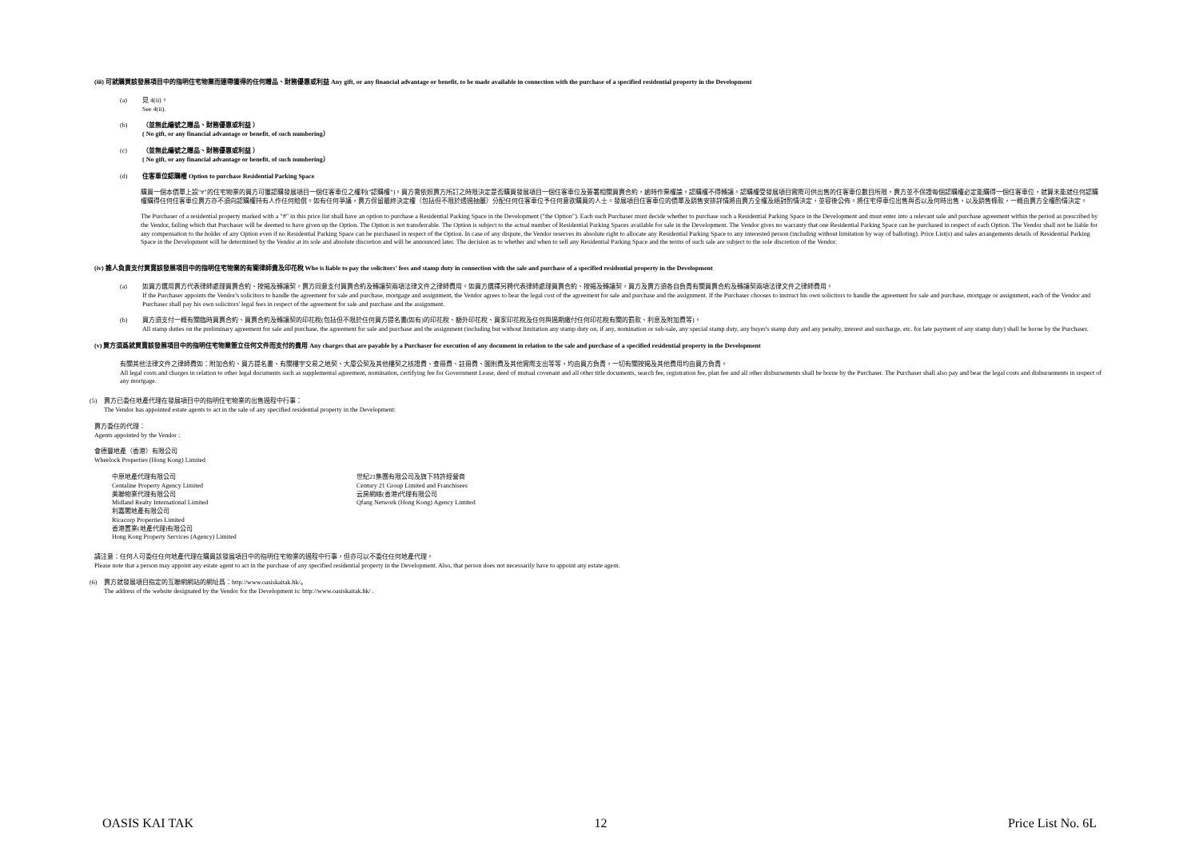(iii) 可就購買該發展項目中的指明住宅物業而連帶獲得的任何贈品、財務優惠或利益 Any gift, or any financial advantage or benefit, to be made available in connection with the purchase of a specified residential property in the Development
(a) 見 4(ii)。
See 4(ii).
(b) （並無此編號之贈品、財務優惠或利益 ）
( No gift, or any financial advantage or benefit, of such numbering）
(c) （並無此編號之贈品、財務優惠或利益 ）
( No gift, or any financial advantage or benefit, of such numbering）
(d) 住客車位認購權 Option to purchase Residential Parking Space
購買一個本價單上設"#"的住宅物業的買方可獲認購發展項目一個住客車位之權利("認購權")。買方需依照賣方所訂之時限決定是否購買發展項目一個住客車位及簽署相關買賣合約，逾時作棄權論。認購權不得轉讓。認購權受發展項目實際可供出售的住客車位數目所限，賣方並不保證每個認購權必定能購得一個住客車位，就算未能就任何認購權購得任何住客車位賣方亦不須向認購權持有人作任何賠償。如有任何爭議，賣方保留最終決定權（包括但不限於透過抽籤）分配任何住客車位予任何意欲購買的人士。發展項目住客車位的價單及銷售安排詳情將由賣方全權及絕對酌情決定，並容後公佈。將住宅停車位出售與否以及何時出售，以及銷售條款，一概由賣方全權酌情決定。
The Purchaser of a residential property marked with a "#" in this price list shall have an option to purchase a Residential Parking Space in the Development ("the Option"). Each such Purchaser must decide whether to purchase such a Residential Parking Space in the Development and must enter into a relevant sale and purchase agreement within the period as prescribed by the Vendor, failing which that Purchaser will be deemed to have given up the Option. The Option is not transferrable. The Option is subject to the actual number of Residential Parking Spaces available for sale in the Development. The Vendor gives no warranty that one Residential Parking Space can be purchased in respect of each Option. The Vendor shall not be liable for any compensation to the holder of any Option even if no Residential Parking Space can be purchased in respect of the Option. In case of any dispute, the Vendor reserves its absolute right to allocate any Residential Parking Space to any interested person (including without limitation by way of balloting). Price List(s) and sales arrangements details of Residential Parking Space in the Development will be determined by the Vendor at its sole and absolute discretion and will be announced later. The decision as to whether and when to sell any Residential Parking Space and the terms of such sale are subject to the sole discretion of the Vendor.
(iv) 誰人負責支付買賣該發展項目中的指明住宅物業的有關律師費及印花稅 Who is liable to pay the solicitors' fees and stamp duty in connection with the sale and purchase of a specified residential property in the Development
(a) 如買方選用賣方代表律師處理買賣合約、按揭及轉讓契，賣方同意支付買賣合約及轉讓契兩項法律文件之律師費用。如買方選擇另聘代表律師處理買賣合約、按揭及轉讓契，買方及賣方須各自負責有關買賣合約及轉讓契兩項法律文件之律師費用。
If the Purchaser appoints the Vendor's solicitors to handle the agreement for sale and purchase, mortgage and assignment, the Vendor agrees to bear the legal cost of the agreement for sale and purchase and the assignment. If the Purchaser chooses to instruct his own solicitors to handle the agreement for sale and purchase, mortgage or assignment, each of the Vendor and Purchaser shall pay his own solicitors' legal fees in respect of the agreement for sale and purchase and the assignment.
(b) 買方須支付一概有關臨時買賣合約、買賣合約及轉讓契的印花稅(包括但不限於任何買方提名書(如有)的印花稅、額外印花稅、買家印花稅及任何與過期繳付任何印花稅有關的罰款、利息及附加費等)。
All stamp duties on the preliminary agreement for sale and purchase, the agreement for sale and purchase and the assignment (including but without limitation any stamp duty on, if any, nomination or sub-sale, any special stamp duty, any buyer's stamp duty and any penalty, interest and surcharge, etc. for late payment of any stamp duty) shall be borne by the Purchaser.
(v) 買方須爲就買賣該發展項目中的指明住宅物業簽立任何文件而支付的費用 Any charges that are payable by a Purchaser for execution of any document in relation to the sale and purchase of a specified residential property in the Development
有關其他法律文件之律師費如：附加合約、買方提名書、有關樓宇交易之地契、大廈公契及其他樓契之核證費、查冊費、註冊費、圖則費及其他實際支出等等，均由買方負責，一切有關按揭及其他費用均由買方負責。
All legal costs and charges in relation to other legal documents such as supplemental agreement, nomination, certifying fee for Government Lease, deed of mutual covenant and all other title documents, search fee, registration fee, plan fee and all other disbursements shall be borne by the Purchaser. The Purchaser shall also pay and bear the legal costs and disbursements in respect of any mortgage.
(5) 賣方已委任地產代理在發展項目中的指明住宅物業的出售過程中行事：
The Vendor has appointed estate agents to act in the sale of any specified residential property in the Development:
賣方委任的代理：
Agents appointed by the Vendor :
會德豐地產（香港）有限公司
Wheelock Properties (Hong Kong) Limited
中原地產代理有限公司
Centaline Property Agency Limited
美聯物業代理有限公司
Midland Realty International Limited
利嘉閣地產有限公司
Ricacorp Properties Limited
香港置業(地產代理)有限公司
Hong Kong Property Services (Agency) Limited
世紀21集團有限公司及旗下特許經營商
Century 21 Group Limited and Franchisees
云房網絡(香港)代理有限公司
Qfang Network (Hong Kong) Agency Limited
請注意：任何人可委任任何地產代理在購買該發展項目中的指明住宅物業的過程中行事，但亦可以不委任任何地產代理。
Please note that a person may appoint any estate agent to act in the purchase of any specified residential property in the Development. Also, that person does not necessarily have to appoint any estate agent.
(6) 賣方就發展項目指定的互聯網網站的網址爲：http://www.oasiskaitak.hk/。
The address of the website designated by the Vendor for the Development is: http://www.oasiskaitak.hk/ .
OASIS KAI TAK 12 Price List No. 6L